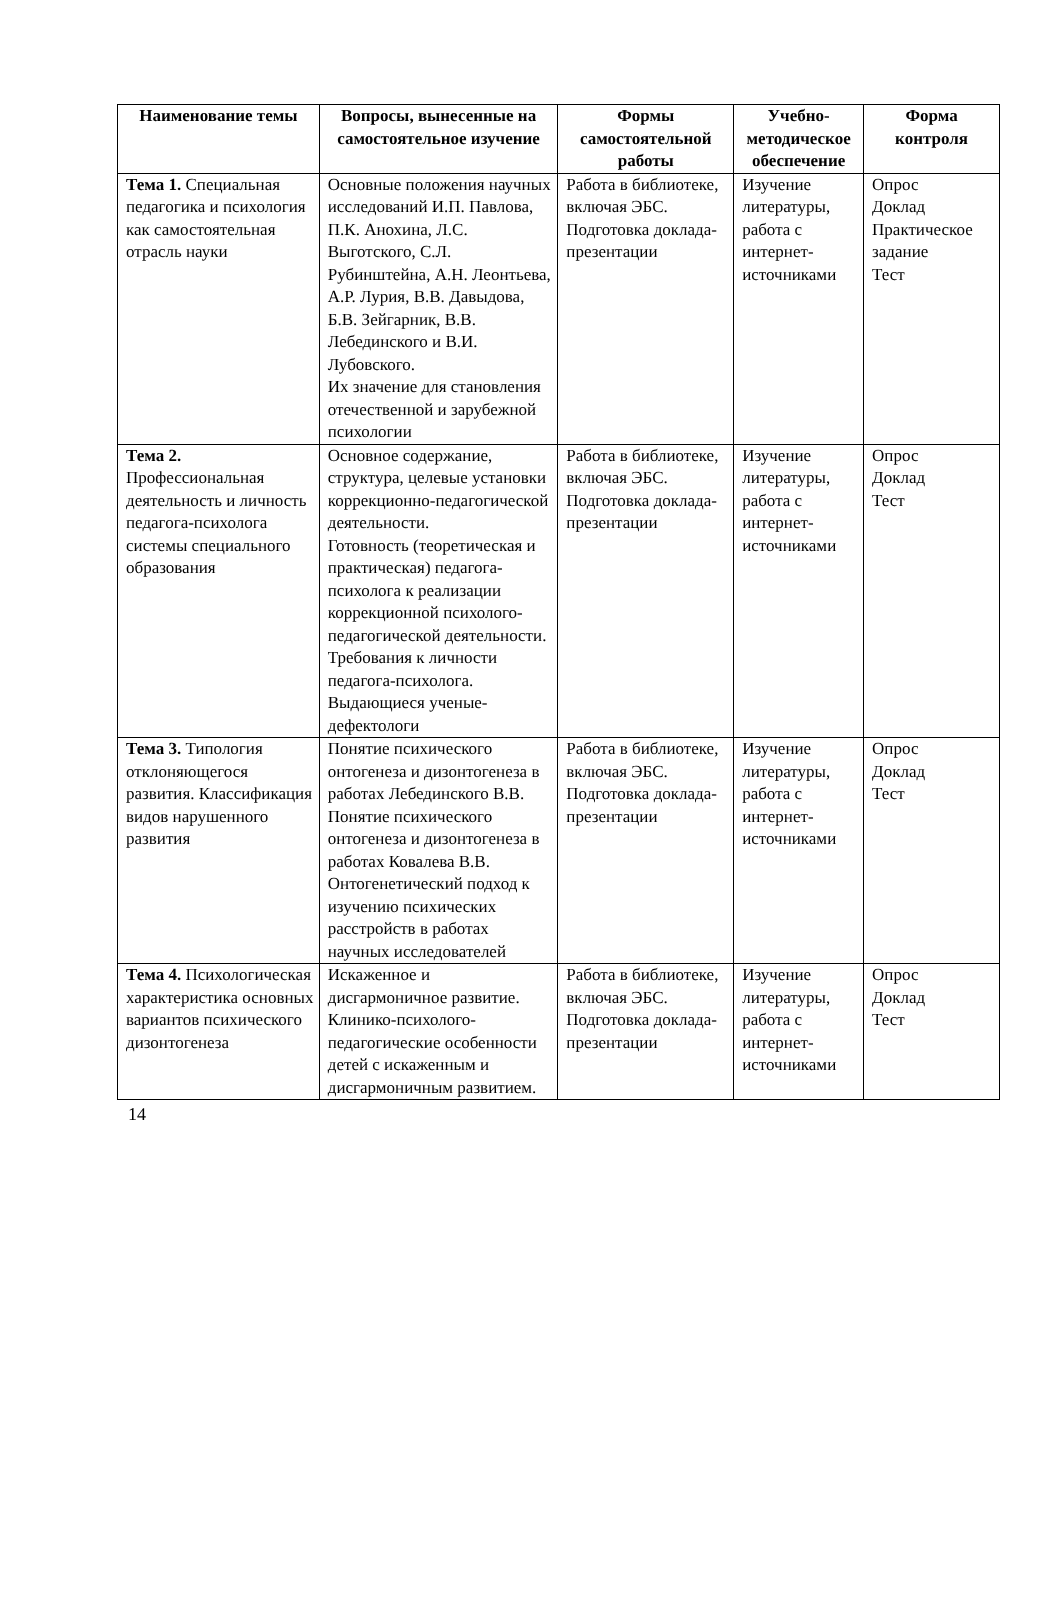| Наименование темы | Вопросы, вынесенные на самостоятельное изучение | Формы самостоятельной работы | Учебно-методическое обеспечение | Форма контроля |
| --- | --- | --- | --- | --- |
| Тема 1. Специальная педагогика и психология как самостоятельная отрасль науки | Основные положения научных исследований И.П. Павлова, П.К. Анохина, Л.С. Выготского, С.Л. Рубинштейна, А.Н. Леонтьева, А.Р. Лурия, В.В. Давыдова, Б.В. Зейгарник, В.В. Лебединского и В.И. Лубовского. Их значение для становления отечественной и зарубежной психологии | Работа в библиотеке, включая ЭБС. Подготовка доклада-презентации | Изучение литературы, работа с интернет-источниками | Опрос Доклад Практическое задание Тест |
| Тема 2. Профессиональная деятельность и личность педагога-психолога системы специального образования | Основное содержание, структура, целевые установки коррекционно-педагогической деятельности. Готовность (теоретическая и практическая) педагога-психолога к реализации коррекционной психолого-педагогической деятельности. Требования к личности педагога-психолога. Выдающиеся ученые-дефектологи | Работа в библиотеке, включая ЭБС. Подготовка доклада-презентации | Изучение литературы, работа с интернет-источниками | Опрос Доклад Тест |
| Тема 3. Типология отклоняющегося развития. Классификация видов нарушенного развития | Понятие психического онтогенеза и дизонтогенеза в работах Лебединского В.В. Понятие психического онтогенеза и дизонтогенеза в работах Ковалева В.В. Онтогенетический подход к изучению психических расстройств в работах научных исследователей | Работа в библиотеке, включая ЭБС. Подготовка доклада-презентации | Изучение литературы, работа с интернет-источниками | Опрос Доклад Тест |
| Тема 4. Психологическая характеристика основных вариантов психического дизонтогенеза | Искаженное и дисгармоничное развитие. Клинико-психолого-педагогические особенности детей с искаженным и дисгармоничным развитием. | Работа в библиотеке, включая ЭБС. Подготовка доклада-презентации | Изучение литературы, работа с интернет-источниками | Опрос Доклад Тест |
14